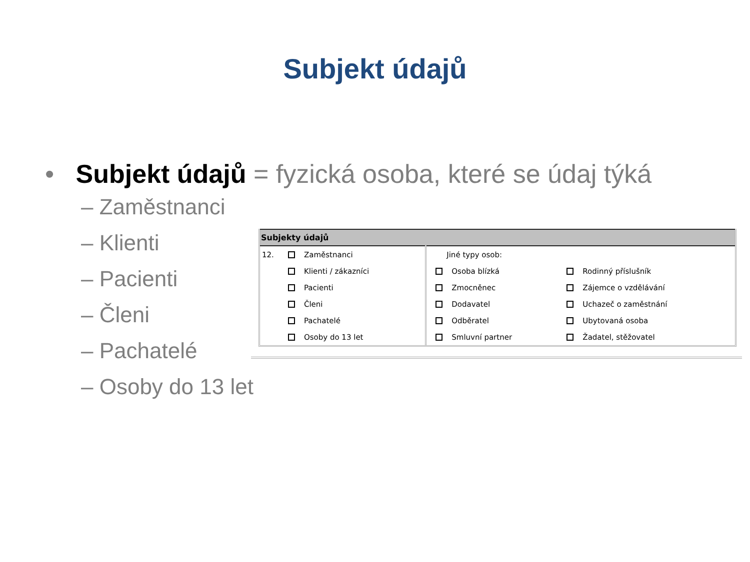Subjekt údajů
• Subjekt údajů = fyzická osoba, které se údaj týká
– Zaměstnanci
– Klienti
– Pacienti
– Členi
– Pachatelé
– Osoby do 13 let
| Subjekty údajů | | | | |
| --- | --- | --- | --- | --- |
| 12. | Zaměstnanci | Jiné typy osob: | | |
| | Klienti / zákazníci | | Osoba blízká | Rodinný příslušník |
| | Pacienti | | Zmocněnec | Zájemce o vzdělávání |
| | Členi | | Dodavatel | Uchazeč o zaměstnání |
| | Pachatelé | | Odběratel | Ubytovaná osoba |
| | Osoby do 13 let | | Smluvní partner | Žadatel, stěžovatel |